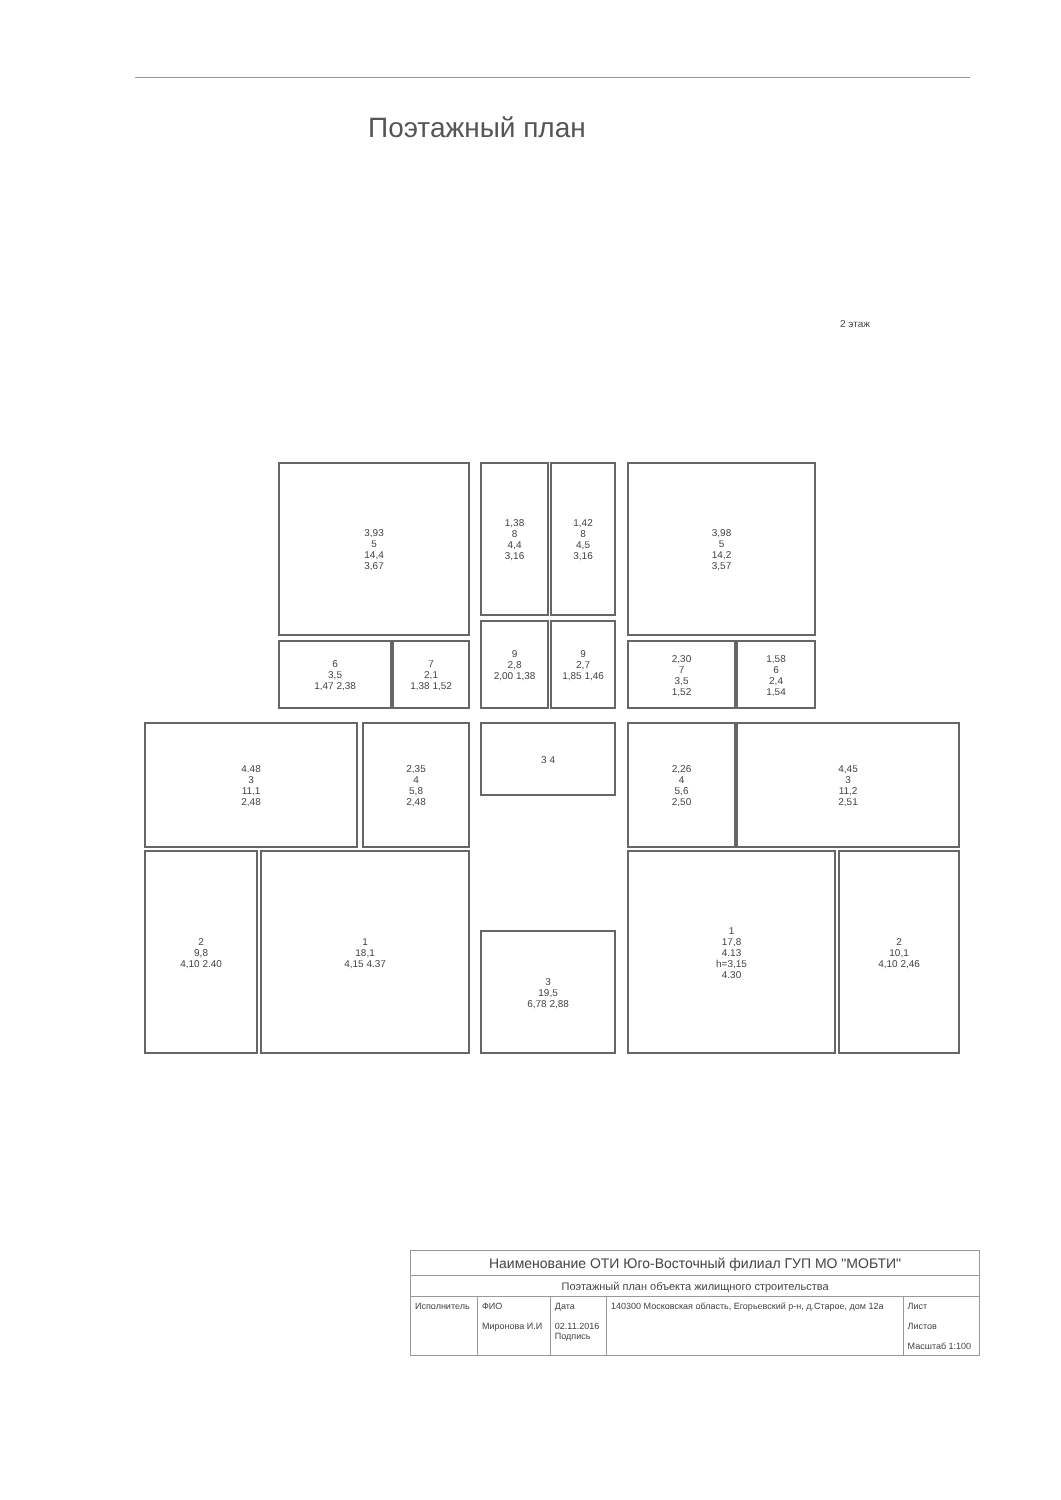Поэтажный план
2 этаж
3,93
5
14,4
3,67
1,38
8
4,4
3,16
1,42
8
4,5
3,16
3,98
5
14,2
3,57
6
3,5
1,47 2,38
7
2,1
1,38 1,52
9
2,8
2,00 1,38
9
2,7
1,85 1,46
2,30
7
3,5
1,52
1,58
6
2,4
1,54
4.48
3
11,1
2,48
2,35
4
5,8
2,48
3 4
2,26
4
5,6
2,50
4,45
3
11,2
2,51
2
9,8
4,10 2.40
1
18,1
4,15 4.37
3
19,5
6,78 2,88
1
17,8
4.13
h=3,15
4.30
2
10,1
4,10 2,46
| Наименование ОТИ Юго-Восточный филиал ГУП МО "МОБТИ" | | | | |
| Поэтажный план объекта жилищного строительства | | | | |
| Исполнитель | ФИО Миронова И.И | Дата 02.11.2016 Подпись | 140300 Московская область, Егорьевский р-н, д.Старое, дом 12а | Лист Листов Масштаб 1:100 |